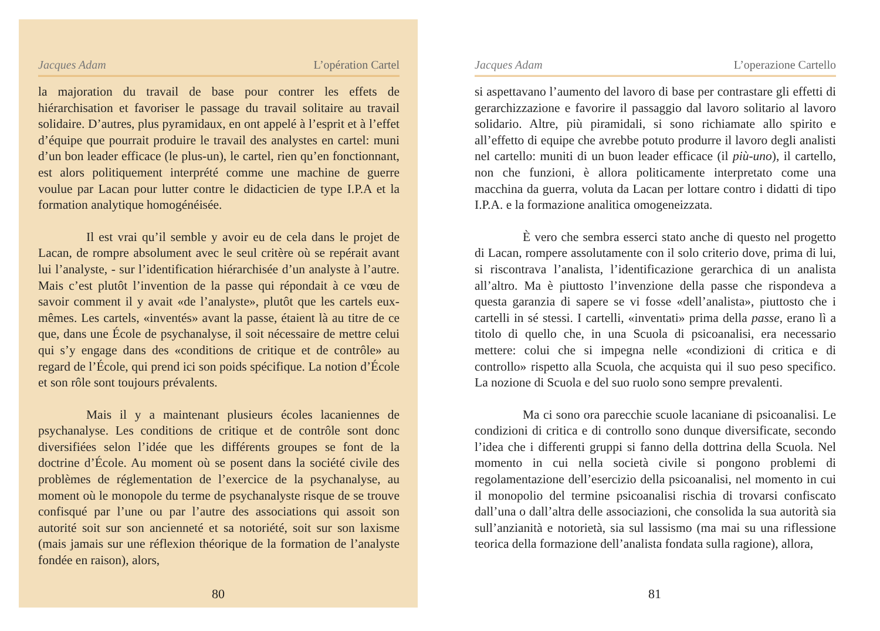Jacques Adam L’opération Cartel
la majoration du travail de base pour contrer les effets de hiérarchisation et favoriser le passage du travail solitaire au travail solidaire. D’autres, plus pyramidaux, en ont appelé à l’esprit et à l’effet d’équipe que pourrait produire le travail des analystes en cartel: muni d’un bon leader efficace (le plus-un), le cartel, rien qu’en fonctionnant, est alors politiquement interprété comme une machine de guerre voulue par Lacan pour lutter contre le didacticien de type I.P.A et la formation analytique homogénéisée.
Il est vrai qu’il semble y avoir eu de cela dans le projet de Lacan, de rompre absolument avec le seul critère où se repérait avant lui l’analyste, - sur l’identification hiérarchisée d’un analyste à l’autre. Mais c’est plutôt l’invention de la passe qui répondait à ce vœu de savoir comment il y avait «de l’analyste», plutôt que les cartels eux-mêmes. Les cartels, «inventés» avant la passe, étaient là au titre de ce que, dans une École de psychanalyse, il soit nécessaire de mettre celui qui s’y engage dans des «conditions de critique et de contrôle» au regard de l’École, qui prend ici son poids spécifique. La notion d’École et son rôle sont toujours prévalents.
Mais il y a maintenant plusieurs écoles lacaniennes de psychanalyse. Les conditions de critique et de contrôle sont donc diversifiées selon l’idée que les différents groupes se font de la doctrine d’École. Au moment où se posent dans la société civile des problèmes de réglementation de l’exercice de la psychanalyse, au moment où le monopole du terme de psychanalyste risque de se trouve confisqué par l’une ou par l’autre des associations qui assoit son autorité soit sur son ancienneté et sa notoriété, soit sur son laxisme (mais jamais sur une réflexion théorique de la formation de l’analyste fondée en raison), alors,
80
Jacques Adam L’operazione Cartello
si aspettavano l’aumento del lavoro di base per contrastare gli effetti di gerarchizzazione e favorire il passaggio dal lavoro solitario al lavoro solidario. Altre, più piramidali, si sono richiamate allo spirito e all’effetto di equipe che avrebbe potuto produrre il lavoro degli analisti nel cartello: muniti di un buon leader efficace (il più-uno), il cartello, non che funzioni, è allora politicamente interpretato come una macchina da guerra, voluta da Lacan per lottare contro i didatti di tipo I.P.A. e la formazione analitica omogeneizzata.
È vero che sembra esserci stato anche di questo nel progetto di Lacan, rompere assolutamente con il solo criterio dove, prima di lui, si riscontrava l’analista, l’identificazione gerarchica di un analista all’altro. Ma è piuttosto l’invenzione della passe che rispondeva a questa garanzia di sapere se vi fosse «dell’analista», piuttosto che i cartelli in sé stessi. I cartelli, «inventati» prima della passe, erano lì a titolo di quello che, in una Scuola di psicoanalisi, era necessario mettere: colui che si impegna nelle «condizioni di critica e di controllo» rispetto alla Scuola, che acquista qui il suo peso specifico. La nozione di Scuola e del suo ruolo sono sempre prevalenti.
Ma ci sono ora parecchie scuole lacaniane di psicoanalisi. Le condizioni di critica e di controllo sono dunque diversificate, secondo l’idea che i differenti gruppi si fanno della dottrina della Scuola. Nel momento in cui nella società civile si pongono problemi di regolamentazione dell’esercizio della psicoanalisi, nel momento in cui il monopolio del termine psicoanalisi rischia di trovarsi confiscato dall’una o dall’altra delle associazioni, che consolida la sua autorità sia sull’anzianità e notorietà, sia sul lassismo (ma mai su una riflessione teorica della formazione dell’analista fondata sulla ragione), allora,
81